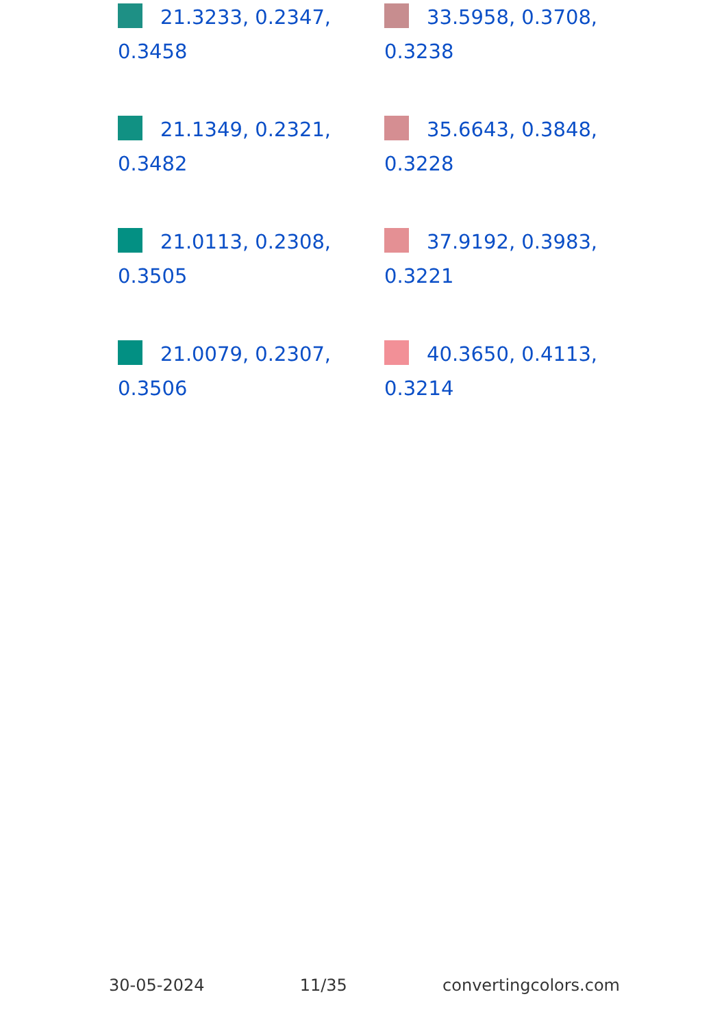21.3233, 0.2347, 0.3458
33.5958, 0.3708, 0.3238
21.1349, 0.2321, 0.3482
35.6643, 0.3848, 0.3228
21.0113, 0.2308, 0.3505
37.9192, 0.3983, 0.3221
21.0079, 0.2307, 0.3506
40.3650, 0.4113, 0.3214
30-05-2024 11/35 convertingcolors.com